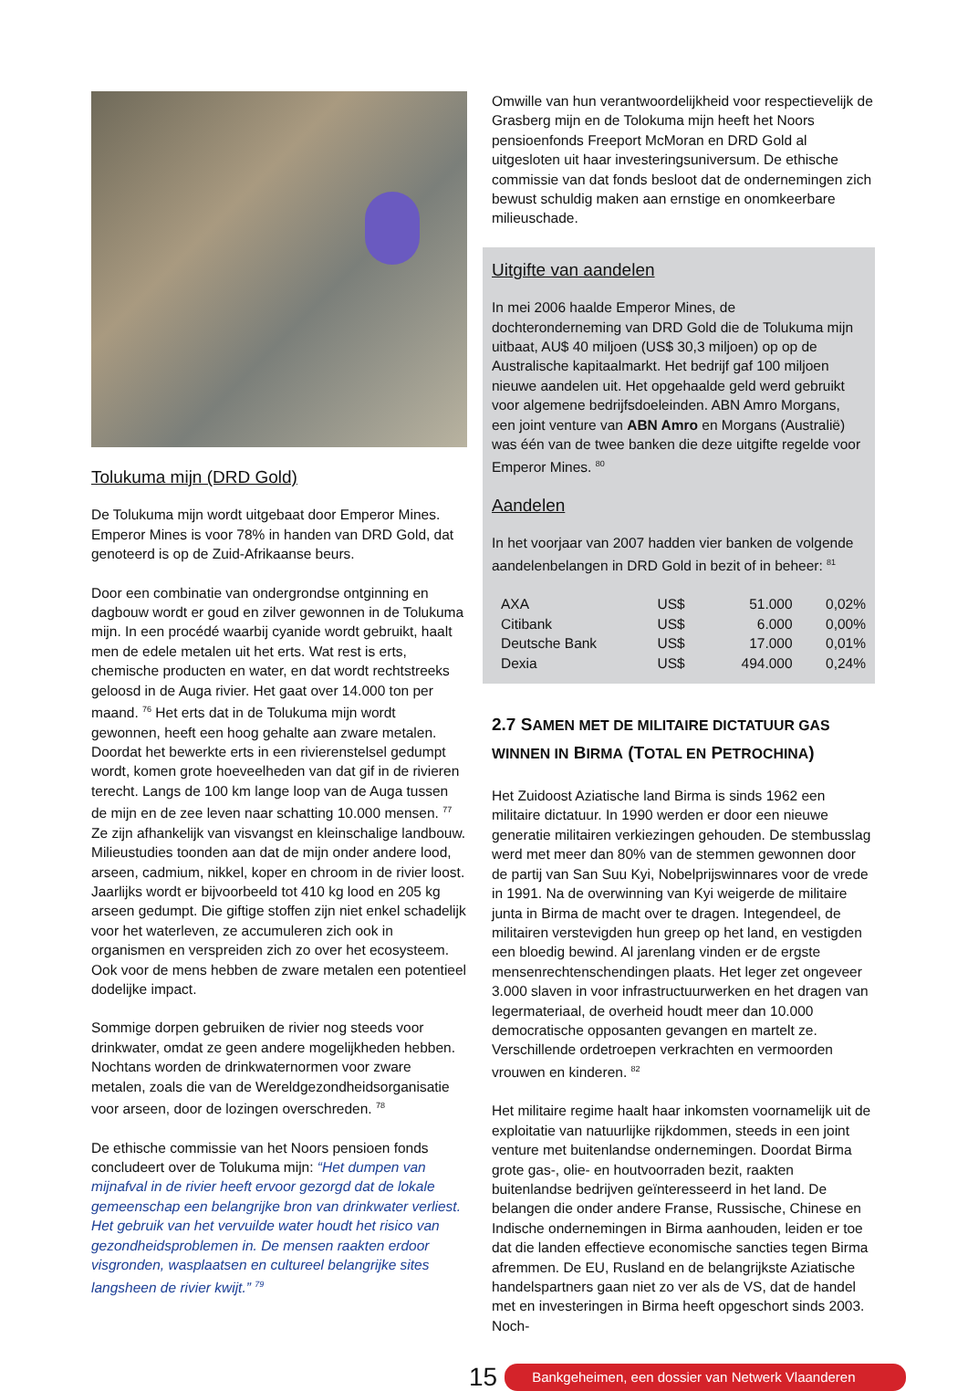Tolukuma mijn (DRD Gold)
De Tolukuma mijn wordt uitgebaat door Emperor Mines. Emperor Mines is voor 78% in handen van DRD Gold, dat genoteerd is op de Zuid-Afrikaanse beurs.
Door een combinatie van ondergrondse ontginning en dagbouw wordt er goud en zilver gewonnen in de Tolukuma mijn. In een procédé waarbij cyanide wordt gebruikt, haalt men de edele metalen uit het erts. Wat rest is erts, chemische producten en water, en dat wordt rechtstreeks geloosd in de Auga rivier. Het gaat over 14.000 ton per maand. <sup>76</sup> Het erts dat in de Tolukuma mijn wordt gewonnen, heeft een hoog gehalte aan zware metalen. Doordat het bewerkte erts in een rivierenstelsel gedumpt wordt, komen grote hoeveelheden van dat gif in de rivieren terecht. Langs de 100 km lange loop van de Auga tussen de mijn en de zee leven naar schatting 10.000 mensen. <sup>77</sup> Ze zijn afhankelijk van visvangst en kleinschalige landbouw. Milieustudies toonden aan dat de mijn onder andere lood, arseen, cadmium, nikkel, koper en chroom in de rivier loost. Jaarlijks wordt er bijvoorbeeld tot 410 kg lood en 205 kg arseen gedumpt. Die giftige stoffen zijn niet enkel schadelijk voor het waterleven, ze accumuleren zich ook in organismen en verspreiden zich zo over het ecosysteem. Ook voor de mens hebben de zware metalen een potentieel dodelijke impact.
Sommige dorpen gebruiken de rivier nog steeds voor drinkwater, omdat ze geen andere mogelijkheden hebben. Nochtans worden de drinkwaternormen voor zware metalen, zoals die van de Wereldgezondheidsorganisatie voor arseen, door de lozingen overschreden. <sup>78</sup>
De ethische commissie van het Noors pensioen fonds concludeert over de Tolukuma mijn: “Het dumpen van mijnafval in de rivier heeft ervoor gezorgd dat de lokale gemeenschap een belangrijke bron van drinkwater verliest. Het gebruik van het vervuilde water houdt het risico van gezondheidsproblemen in. De mensen raakten erdoor visgronden, wasplaatsen en cultureel belangrijke sites langsheen de rivier kwijt.” <sup>79</sup>
Omwille van hun verantwoordelijkheid voor respectievelijk de Grasberg mijn en de Tolokuma mijn heeft het Noors pensioenfonds Freeport McMoran en DRD Gold al uitgesloten uit haar investeringsuniversum. De ethische commissie van dat fonds besloot dat de ondernemingen zich bewust schuldig maken aan ernstige en onomkeerbare milieuschade.
Uitgifte van aandelen
In mei 2006 haalde Emperor Mines, de dochteronderneming van DRD Gold die de Tolukuma mijn uitbaat, AU$ 40 miljoen (US$ 30,3 miljoen) op op de Australische kapitaalmarkt. Het bedrijf gaf 100 miljoen nieuwe aandelen uit. Het opgehaalde geld werd gebruikt voor algemene bedrijfsdoeleinden. ABN Amro Morgans, een joint venture van ABN Amro en Morgans (Australië) was één van de twee banken die deze uitgifte regelde voor Emperor Mines. <sup>80</sup>
Aandelen
In het voorjaar van 2007 hadden vier banken de volgende aandelenbelangen in DRD Gold in bezit of in beheer: <sup>81</sup>
| AXA | US$ | 51.000 | 0,02% |
| Citibank | US$ | 6.000 | 0,00% |
| Deutsche Bank | US$ | 17.000 | 0,01% |
| Dexia | US$ | 494.000 | 0,24% |
2.7 SAMEN MET DE MILITAIRE DICTATUUR GAS WINNEN IN BIRMA (TOTAL EN PETROCHINA)
Het Zuidoost Aziatische land Birma is sinds 1962 een militaire dictatuur. In 1990 werden er door een nieuwe generatie militairen verkiezingen gehouden. De stembusslag werd met meer dan 80% van de stemmen gewonnen door de partij van San Suu Kyi, Nobelprijswinnares voor de vrede in 1991. Na de overwinning van Kyi weigerde de militaire junta in Birma de macht over te dragen. Integendeel, de militairen verstevigden hun greep op het land, en vestigden een bloedig bewind. Al jarenlang vinden er de ergste mensenrechtenschendingen plaats. Het leger zet ongeveer 3.000 slaven in voor infrastructuurwerken en het dragen van legermateriaal, de overheid houdt meer dan 10.000 democratische opposanten gevangen en martelt ze. Verschillende ordetroepen verkrachten en vermoorden vrouwen en kinderen. <sup>82</sup>
Het militaire regime haalt haar inkomsten voornamelijk uit de exploitatie van natuurlijke rijkdommen, steeds in een joint venture met buitenlandse ondernemingen. Doordat Birma grote gas-, olie- en houtvoorraden bezit, raakten buitenlandse bedrijven geïnteresseerd in het land. De belangen die onder andere Franse, Russische, Chinese en Indische ondernemingen in Birma aanhouden, leiden er toe dat die landen effectieve economische sancties tegen Birma afremmen. De EU, Rusland en de belangrijkste Aziatische handelspartners gaan niet zo ver als de VS, dat de handel met en investeringen in Birma heeft opgeschort sinds 2003. Noch-
15
Bankgeheimen, een dossier van Netwerk Vlaanderen